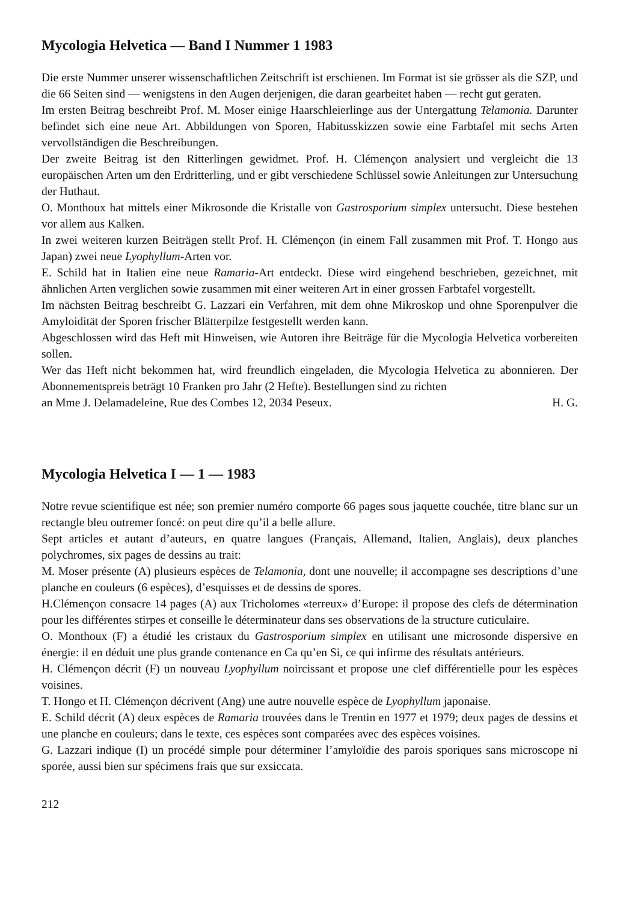Mycologia Helvetica — Band I Nummer 1 1983
Die erste Nummer unserer wissenschaftlichen Zeitschrift ist erschienen. Im Format ist sie grösser als die SZP, und die 66 Seiten sind — wenigstens in den Augen derjenigen, die daran gearbeitet haben — recht gut geraten.
Im ersten Beitrag beschreibt Prof. M. Moser einige Haarschleierlinge aus der Untergattung Telamonia. Darunter befindet sich eine neue Art. Abbildungen von Sporen, Habitusskizzen sowie eine Farbtafel mit sechs Arten vervollständigen die Beschreibungen.
Der zweite Beitrag ist den Ritterlingen gewidmet. Prof. H. Clémençon analysiert und vergleicht die 13 europäischen Arten um den Erdritterling, und er gibt verschiedene Schlüssel sowie Anleitungen zur Untersuchung der Huthaut.
O. Monthoux hat mittels einer Mikrosonde die Kristalle von Gastrosporium simplex untersucht. Diese bestehen vor allem aus Kalken.
In zwei weiteren kurzen Beiträgen stellt Prof. H. Clémençon (in einem Fall zusammen mit Prof. T. Hongo aus Japan) zwei neue Lyophyllum-Arten vor.
E. Schild hat in Italien eine neue Ramaria-Art entdeckt. Diese wird eingehend beschrieben, gezeichnet, mit ähnlichen Arten verglichen sowie zusammen mit einer weiteren Art in einer grossen Farbtafel vorgestellt.
Im nächsten Beitrag beschreibt G. Lazzari ein Verfahren, mit dem ohne Mikroskop und ohne Sporenpulver die Amyloidität der Sporen frischer Blätterpilze festgestellt werden kann.
Abgeschlossen wird das Heft mit Hinweisen, wie Autoren ihre Beiträge für die Mycologia Helvetica vorbereiten sollen.
Wer das Heft nicht bekommen hat, wird freundlich eingeladen, die Mycologia Helvetica zu abonnieren. Der Abonnementspreis beträgt 10 Franken pro Jahr (2 Hefte). Bestellungen sind zu richten
an Mme J. Delamadeleine, Rue des Combes 12, 2034 Peseux. H. G.
Mycologia Helvetica I — 1 — 1983
Notre revue scientifique est née; son premier numéro comporte 66 pages sous jaquette couchée, titre blanc sur un rectangle bleu outremer foncé: on peut dire qu’il a belle allure.
Sept articles et autant d’auteurs, en quatre langues (Français, Allemand, Italien, Anglais), deux planches polychromes, six pages de dessins au trait:
M. Moser présente (A) plusieurs espèces de Telamonia, dont une nouvelle; il accompagne ses descriptions d’une planche en couleurs (6 espèces), d’esquisses et de dessins de spores.
H.Clémençon consacre 14 pages (A) aux Tricholomes «terreux» d’Europe: il propose des clefs de détermination pour les différentes stirpes et conseille le déterminateur dans ses observations de la structure cuticulaire.
O. Monthoux (F) a étudié les cristaux du Gastrosporium simplex en utilisant une microsonde dispersive en énergie: il en déduit une plus grande contenance en Ca qu’en Si, ce qui infirme des résultats antérieurs.
H. Clémençon décrit (F) un nouveau Lyophyllum noircissant et propose une clef différentielle pour les espèces voisines.
T. Hongo et H. Clémençon décrivent (Ang) une autre nouvelle espèce de Lyophyllum japonaise.
E. Schild décrit (A) deux espèces de Ramaria trouvées dans le Trentin en 1977 et 1979; deux pages de dessins et une planche en couleurs; dans le texte, ces espèces sont comparées avec des espèces voisines.
G. Lazzari indique (I) un procédé simple pour déterminer l’amyloïdie des parois sporiques sans microscope ni sporée, aussi bien sur spécimens frais que sur exsiccata.
212